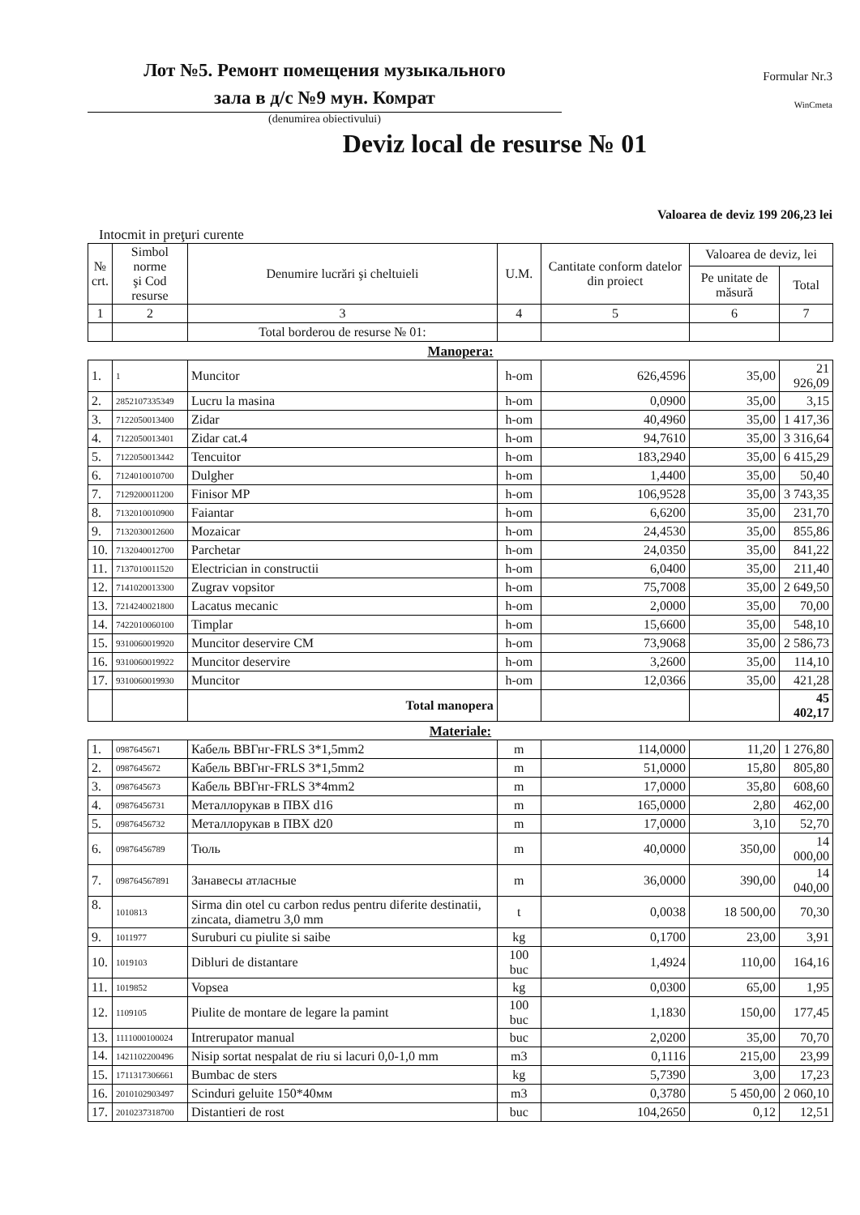Лот №5. Ремонт помещения музыкального
зала в д/с №9 мун. Комрат
Formular Nr.3
WinCmeta
(denumirea obiectivului)
Deviz local de resurse № 01
Valoarea de deviz 199 206,23 lei
Intocmit in preţuri curente
| № crt. | Simbol norme şi Cod resurse | Denumire lucrări şi cheltuieli | U.M. | Cantitate conform datelor din proiect | Valoarea de deviz, lei | |
| --- | --- | --- | --- | --- | --- | --- |
| | | | | | Pe unitate de măsură | Total |
| 1 | 2 | 3 | 4 | 5 | 6 | 7 |
| | | Total borderou de resurse № 01: | | | | |
| Manopera: | | | | | | |
| 1. | 1 | Muncitor | h-om | 626,4596 | 35,00 | 21 926,09 |
| 2. | 2852107335349 | Lucru la masina | h-om | 0,0900 | 35,00 | 3,15 |
| 3. | 7122050013400 | Zidar | h-om | 40,4960 | 35,00 | 1 417,36 |
| 4. | 7122050013401 | Zidar cat.4 | h-om | 94,7610 | 35,00 | 3 316,64 |
| 5. | 7122050013442 | Tencuitor | h-om | 183,2940 | 35,00 | 6 415,29 |
| 6. | 7124010010700 | Dulgher | h-om | 1,4400 | 35,00 | 50,40 |
| 7. | 7129200011200 | Finisor MP | h-om | 106,9528 | 35,00 | 3 743,35 |
| 8. | 7132010010900 | Faiantar | h-om | 6,6200 | 35,00 | 231,70 |
| 9. | 7132030012600 | Mozaicar | h-om | 24,4530 | 35,00 | 855,86 |
| 10. | 7132040012700 | Parchetar | h-om | 24,0350 | 35,00 | 841,22 |
| 11. | 7137010011520 | Electrician in constructii | h-om | 6,0400 | 35,00 | 211,40 |
| 12. | 7141020013300 | Zugrav vopsitor | h-om | 75,7008 | 35,00 | 2 649,50 |
| 13. | 7214240021800 | Lacatus mecanic | h-om | 2,0000 | 35,00 | 70,00 |
| 14. | 7422010060100 | Timplar | h-om | 15,6600 | 35,00 | 548,10 |
| 15. | 9310060019920 | Muncitor deservire CM | h-om | 73,9068 | 35,00 | 2 586,73 |
| 16. | 9310060019922 | Muncitor deservire | h-om | 3,2600 | 35,00 | 114,10 |
| 17. | 9310060019930 | Muncitor | h-om | 12,0366 | 35,00 | 421,28 |
| | | Total manopera | | | | 45 402,17 |
| Materiale: | | | | | | |
| 1. | 0987645671 | Кабель ВВГнг-FRLS 3*1,5mm2 | m | 114,0000 | 11,20 | 1 276,80 |
| 2. | 0987645672 | Кабель ВВГнг-FRLS 3*1,5mm2 | m | 51,0000 | 15,80 | 805,80 |
| 3. | 0987645673 | Кабель ВВГнг-FRLS 3*4mm2 | m | 17,0000 | 35,80 | 608,60 |
| 4. | 09876456731 | Металлорукав в ПВХ d16 | m | 165,0000 | 2,80 | 462,00 |
| 5. | 09876456732 | Металлорукав в ПВХ d20 | m | 17,0000 | 3,10 | 52,70 |
| 6. | 09876456789 | Тюль | m | 40,0000 | 350,00 | 14 000,00 |
| 7. | 098764567891 | Занавесы атласные | m | 36,0000 | 390,00 | 14 040,00 |
| 8. | 1010813 | Sirma din otel cu carbon redus pentru diferite destinatii, zincata, diametru 3,0 mm | t | 0,0038 | 18 500,00 | 70,30 |
| 9. | 1011977 | Suruburi cu piulite si saibe | kg | 0,1700 | 23,00 | 3,91 |
| 10. | 1019103 | Dibluri de distantare | 100 buc | 1,4924 | 110,00 | 164,16 |
| 11. | 1019852 | Vopsea | kg | 0,0300 | 65,00 | 1,95 |
| 12. | 1109105 | Piulite de montare de legare la pamint | 100 buc | 1,1830 | 150,00 | 177,45 |
| 13. | 1111000100024 | Intrerupator manual | buc | 2,0200 | 35,00 | 70,70 |
| 14. | 1421102200496 | Nisip sortat nespalat de riu si lacuri 0,0-1,0 mm | m3 | 0,1116 | 215,00 | 23,99 |
| 15. | 1711317306661 | Bumbac de sters | kg | 5,7390 | 3,00 | 17,23 |
| 16. | 2010102903497 | Scinduri geluite 150*40мм | m3 | 0,3780 | 5 450,00 | 2 060,10 |
| 17. | 2010237318700 | Distantieri de rost | buc | 104,2650 | 0,12 | 12,51 |